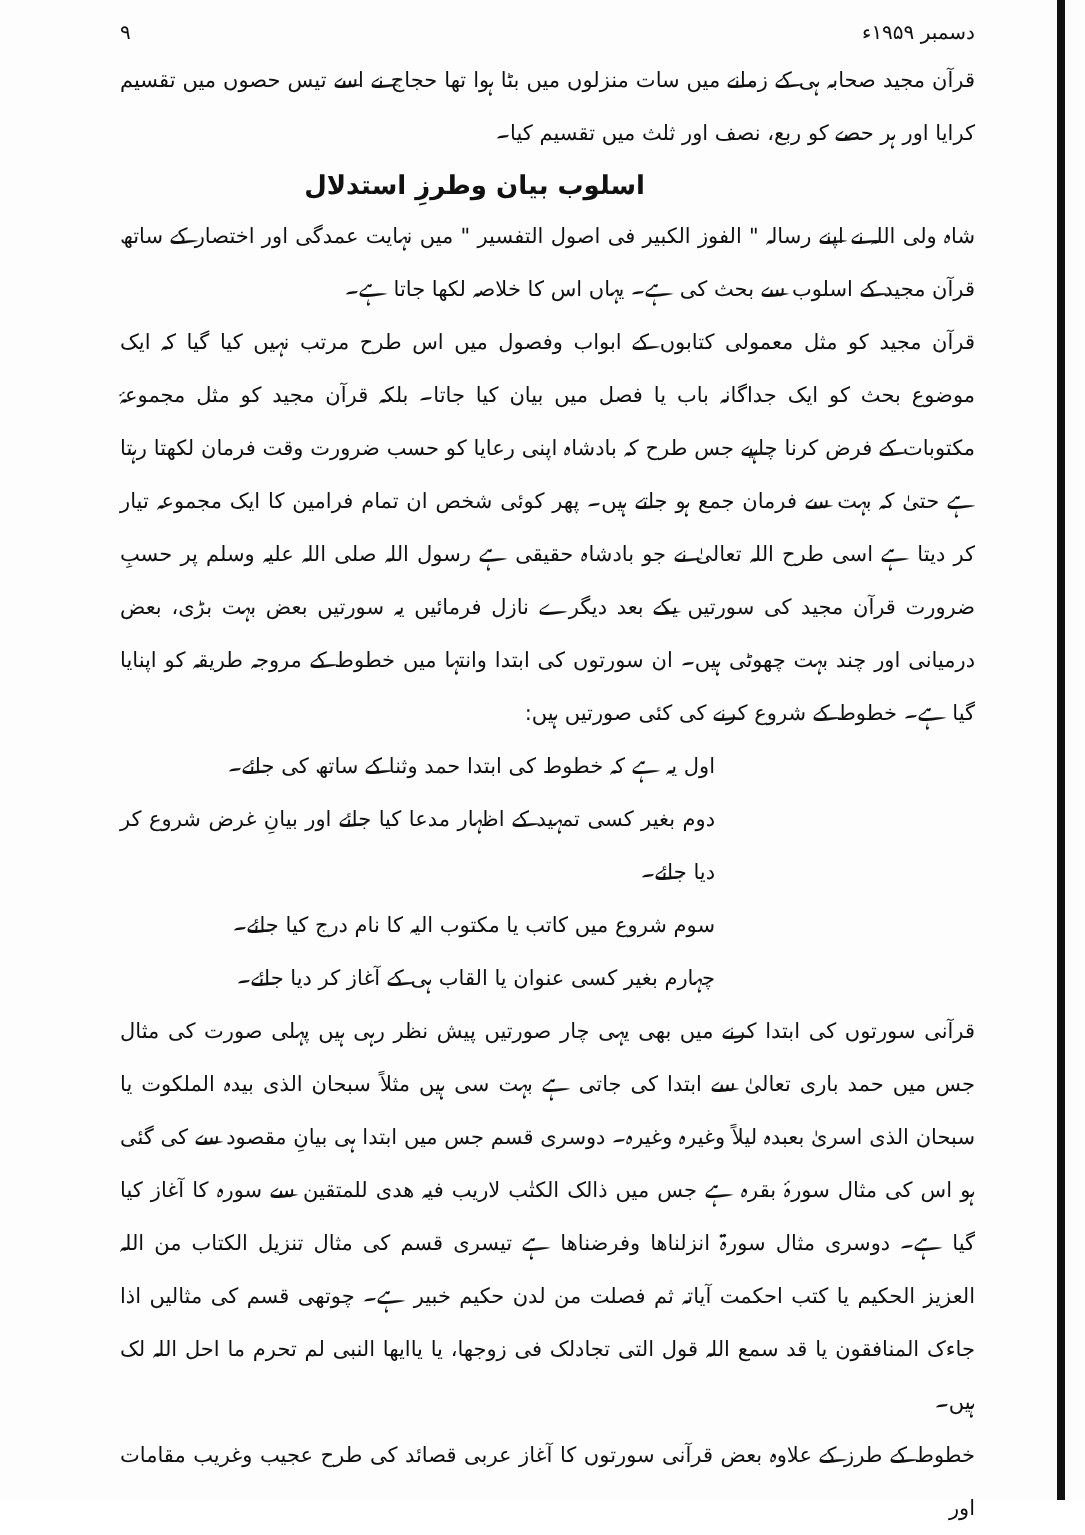دسمبر ۱۹۵۹ء ۹
قرآن مجید صحابہ ہی کے زمانے میں سات منزلوں میں بٹا ہوا تھا حجاج نے اسے تیس حصوں میں تقسیم کرایا اور ہر حصے کو ربع، نصف اور ثلث میں تقسیم کیا۔
اسلوب بیان وطرزِ استدلال
شاہ ولی اللہ نے اپنے رسالہ " الفوز الکبیر فی اصول التفسیر " میں نہایت عمدگی اور اختصار کے ساتھ قرآن مجید کے اسلوب سے بحث کی ہے۔ یہاں اس کا خلاصہ لکھا جاتا ہے۔
قرآن مجید کو مثل معمولی کتابوں کے ابواب وفصول میں اس طرح مرتب نہیں کیا گیا کہ ایک موضوع بحث کو ایک جداگانہ باب یا فصل میں بیان کیا جاتا۔ بلکہ قرآن مجید کو مثل مجموعۂ مکتوبات کے فرض کرنا چاہیے جس طرح کہ بادشاہ اپنی رعایا کو حسب ضرورت وقت فرمان لکھتا رہتا ہے حتیٰ کہ بہت سے فرمان جمع ہو جاتے ہیں۔ پھر کوئی شخص ان تمام فرامین کا ایک مجموعہ تیار کر دیتا ہے اسی طرح اللہ تعالیٰ نے جو بادشاہ حقیقی ہے رسول اللہ صلی اللہ علیہ وسلم پر حسبِ ضرورت قرآن مجید کی سورتیں یکے بعد دیگرے نازل فرمائیں یہ سورتیں بعض بہت بڑی، بعض درمیانی اور چند بہت چھوٹی ہیں۔ ان سورتوں کی ابتدا وانتہا میں خطوط کے مروجہ طریقہ کو اپنایا گیا ہے۔ خطوط کے شروع کرنے کی کئی صورتیں ہیں:
اول یہ ہے کہ خطوط کی ابتدا حمد وثنا کے ساتھ کی جائے۔
دوم بغیر کسی تمہید کے اظہار مدعا کیا جائے اور بیانِ غرض شروع کر دیا جائے۔
سوم شروع میں کاتب یا مکتوب الیہ کا نام درج کیا جائے۔
چہارم بغیر کسی عنوان یا القاب ہی کے آغاز کر دیا جائے۔
قرآنی سورتوں کی ابتدا کرنے میں بھی یہی چار صورتیں پیش نظر رہی ہیں پہلی صورت کی مثال جس میں حمد باری تعالیٰ سے ابتدا کی جاتی ہے بہت سی ہیں مثلاً سبحان الذی بیدہ الملکوت یا سبحان الذی اسریٰ بعبدہ لیلاً وغیرہ وغیرہ۔ دوسری قسم جس میں ابتدا ہی بیانِ مقصود سے کی گئی ہو اس کی مثال سورۂ بقرہ ہے جس میں ذالک الکتٰب لاریب فیہ ھدی للمتقین سے سورہ کا آغاز کیا گیا ہے۔ دوسری مثال سورۃ انزلناھا وفرضناھا ہے تیسری قسم کی مثال تنزیل الکتاب من اللہ العزیز الحکیم یا کتب احکمت آیاتہ ثم فصلت من لدن حکیم خبیر ہے۔ چوتھی قسم کی مثالیں اذا جاءک المنافقون یا قد سمع اللہ قول التی تجادلک فی زوجھا، یا یاایھا النبی لم تحرم ما احل اللہ لک ہیں۔
خطوط کے طرز کے علاوہ بعض قرآنی سورتوں کا آغاز عربی قصائد کی طرح عجیب وغریب مقامات اور